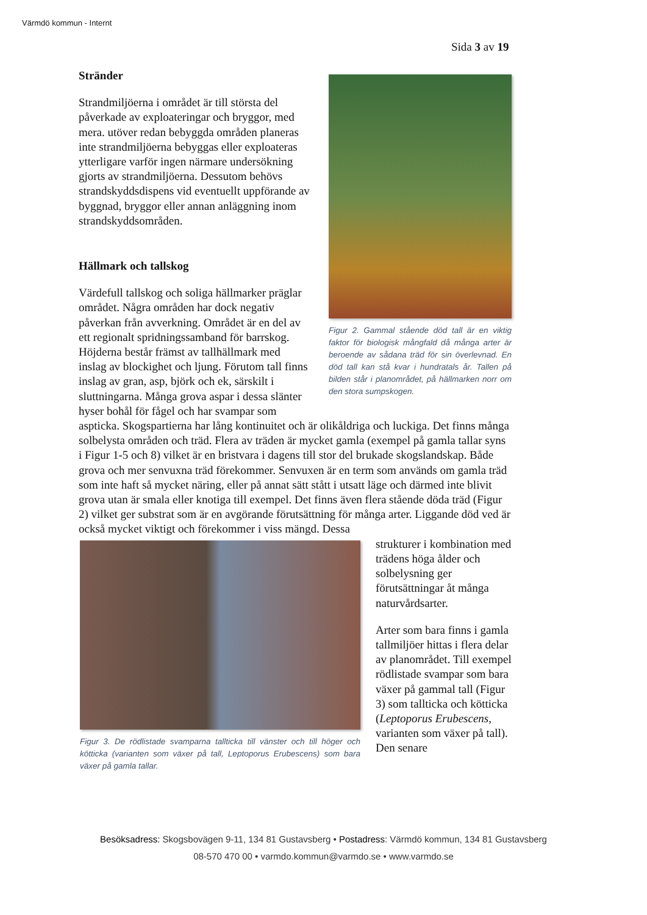Värmdö kommun - Internt
Sida 3 av 19
Figur 2. Gammal stående död tall är en viktig faktor för biologisk mångfald då många arter är beroende av sådana träd för sin överlevnad. En död tall kan stå kvar i hundratals år. Tallen på bilden står i planområdet, på hällmarken norr om den stora sumpskogen.
Stränder
Strandmiljöerna i området är till största del påverkade av exploateringar och bryggor, med mera. utöver redan bebyggda områden planeras inte strandmiljöerna bebyggas eller exploateras ytterligare varför ingen närmare undersökning gjorts av strandmiljöerna. Dessutom behövs strandskyddsdispens vid eventuellt uppförande av byggnad, bryggor eller annan anläggning inom strandskyddsområden.
Hällmark och tallskog
Värdefull tallskog och soliga hällmarker präglar området. Några områden har dock negativ påverkan från avverkning. Området är en del av ett regionalt spridningssamband för barrskog. Höjderna består främst av tallhällmark med inslag av blockighet och ljung. Förutom tall finns inslag av gran, asp, björk och ek, särskilt i sluttningarna. Många grova aspar i dessa slänter hyser bohål för fågel och har svampar som aspticka. Skogspartierna har lång kontinuitet och är olikåldriga och luckiga. Det finns många solbelysta områden och träd. Flera av träden är mycket gamla (exempel på gamla tallar syns i Figur 1-5 och 8) vilket är en bristvara i dagens till stor del brukade skogslandskap. Både grova och mer senvuxna träd förekommer. Senvuxen är en term som används om gamla träd som inte haft så mycket näring, eller på annat sätt stått i utsatt läge och därmed inte blivit grova utan är smala eller knotiga till exempel. Det finns även flera stående döda träd (Figur 2) vilket ger substrat som är en avgörande förutsättning för många arter. Liggande död ved är också mycket viktigt och förekommer i viss mängd. Dessa
Figur 3. De rödlistade svamparna tallticka till vänster och till höger och kötticka (varianten som växer på tall, Leptoporus Erubescens) som bara växer på gamla tallar.
strukturer i kombination med trädens höga ålder och solbelysning ger förutsättningar åt många naturvårdsarter.
Arter som bara finns i gamla tallmiljöer hittas i flera delar av planområdet. Till exempel rödlistade svampar som bara växer på gammal tall (Figur 3) som tallticka och kötticka (Leptoporus Erubescens, varianten som växer på tall). Den senare
Besöksadress: Skogsbovägen 9-11, 134 81 Gustavsberg • Postadress: Värmdö kommun, 134 81 Gustavsberg
08-570 470 00 • varmdo.kommun@varmdo.se • www.varmdo.se